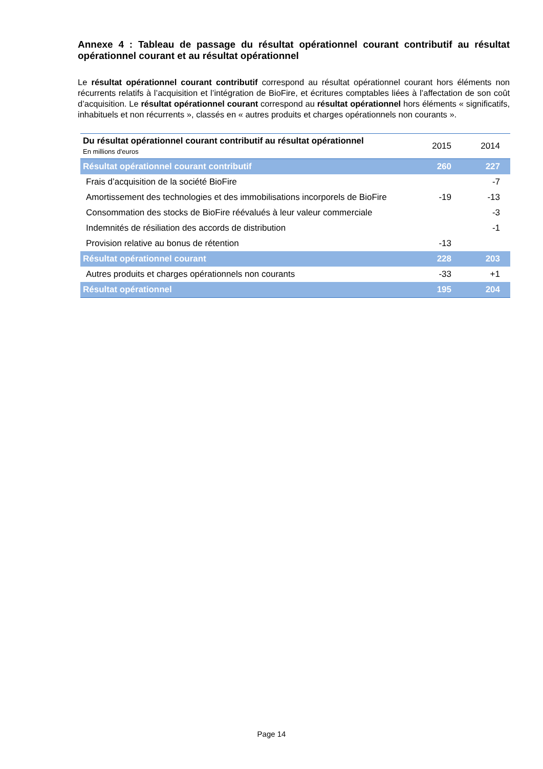Annexe 4 : Tableau de passage du résultat opérationnel courant contributif au résultat opérationnel courant et au résultat opérationnel
Le résultat opérationnel courant contributif correspond au résultat opérationnel courant hors éléments non récurrents relatifs à l’acquisition et l’intégration de BioFire, et écritures comptables liées à l’affectation de son coût d’acquisition. Le résultat opérationnel courant correspond au résultat opérationnel hors éléments « significatifs, inhabituels et non récurrents », classés en « autres produits et charges opérationnels non courants ».
| Du résultat opérationnel courant contributif au résultat opérationnel En millions d'euros | 2015 | 2014 |
| --- | --- | --- |
| Résultat opérationnel courant contributif | 260 | 227 |
| Frais d’acquisition de la société BioFire | | -7 |
| Amortissement des technologies et des immobilisations incorporels de BioFire | -19 | -13 |
| Consommation des stocks de BioFire réévalués à leur valeur commerciale | | -3 |
| Indemnités de résiliation des accords de distribution | | -1 |
| Provision relative au bonus de rétention | -13 | |
| Résultat opérationnel courant | 228 | 203 |
| Autres produits et charges opérationnels non courants | -33 | +1 |
| Résultat opérationnel | 195 | 204 |
Page 14